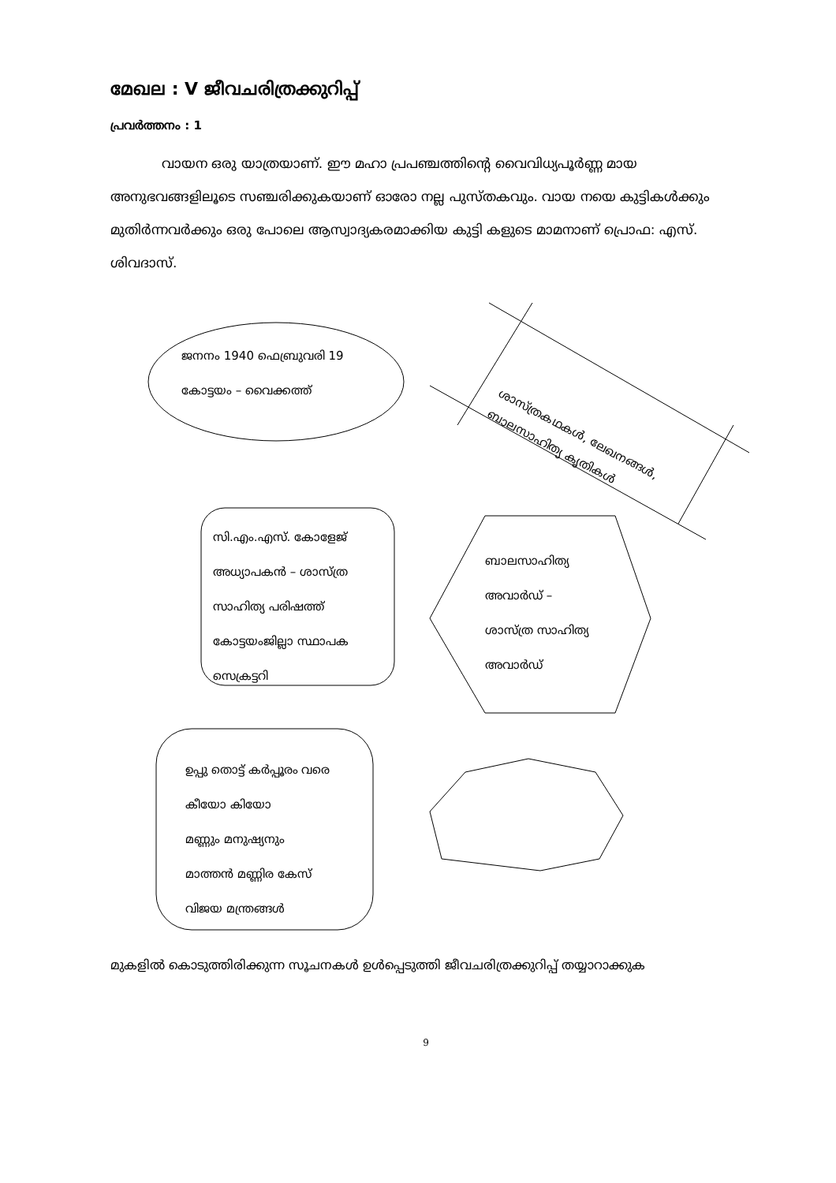മേഖല : V ജീവചരിത്രക്കുറിപ്പ്
പ്രവർത്തനം : 1
വായന ഒരു യാത്രയാണ്. ഈ മഹാ പ്രപഞ്ചത്തിന്റെ വൈവിധ്യപൂർണ്ണ മായ അനുഭവങ്ങളിലൂടെ സഞ്ചരിക്കുകയാണ് ഓരോ നല്ല പുസ്തകവും. വായ നയെ കുട്ടികൾക്കും മുതിർന്നവർക്കും ഒരു പോലെ ആസ്വാദ്യകരമാക്കിയ കുട്ടി കളുടെ മാമനാണ് പ്രൊഫ: എസ്. ശിവദാസ്.
ജനനം 1940 ഫെബ്രുവരി 19
കോട്ടയം – വൈക്കത്ത്
ശാസ്ത്രകഥകൾ, ലേഖനങ്ങൾ,
ബാലസാഹിത്യ കൃതികൾ
സി.എം.എസ്. കോളേജ്
അധ്യാപകൻ – ശാസ്ത്ര
സാഹിത്യ പരിഷത്ത്
കോട്ടയംജില്ലാ സ്ഥാപക
സെക്രട്ടറി
ബാലസാഹിത്യ
അവാർഡ് –
ശാസ്ത്ര സാഹിത്യ
അവാർഡ്
ഉപ്പു തൊട്ട് കർപ്പൂരം വരെ
കീയോ കിയോ
മണ്ണും മനുഷ്യനും
മാത്തൻ മണ്ണിര കേസ്
വിജയ മന്ത്രങ്ങൾ
മുകളിൽ കൊടുത്തിരിക്കുന്ന സൂചനകൾ ഉൾപ്പെടുത്തി ജീവചരിത്രക്കുറിപ്പ് തയ്യാറാക്കുക
9